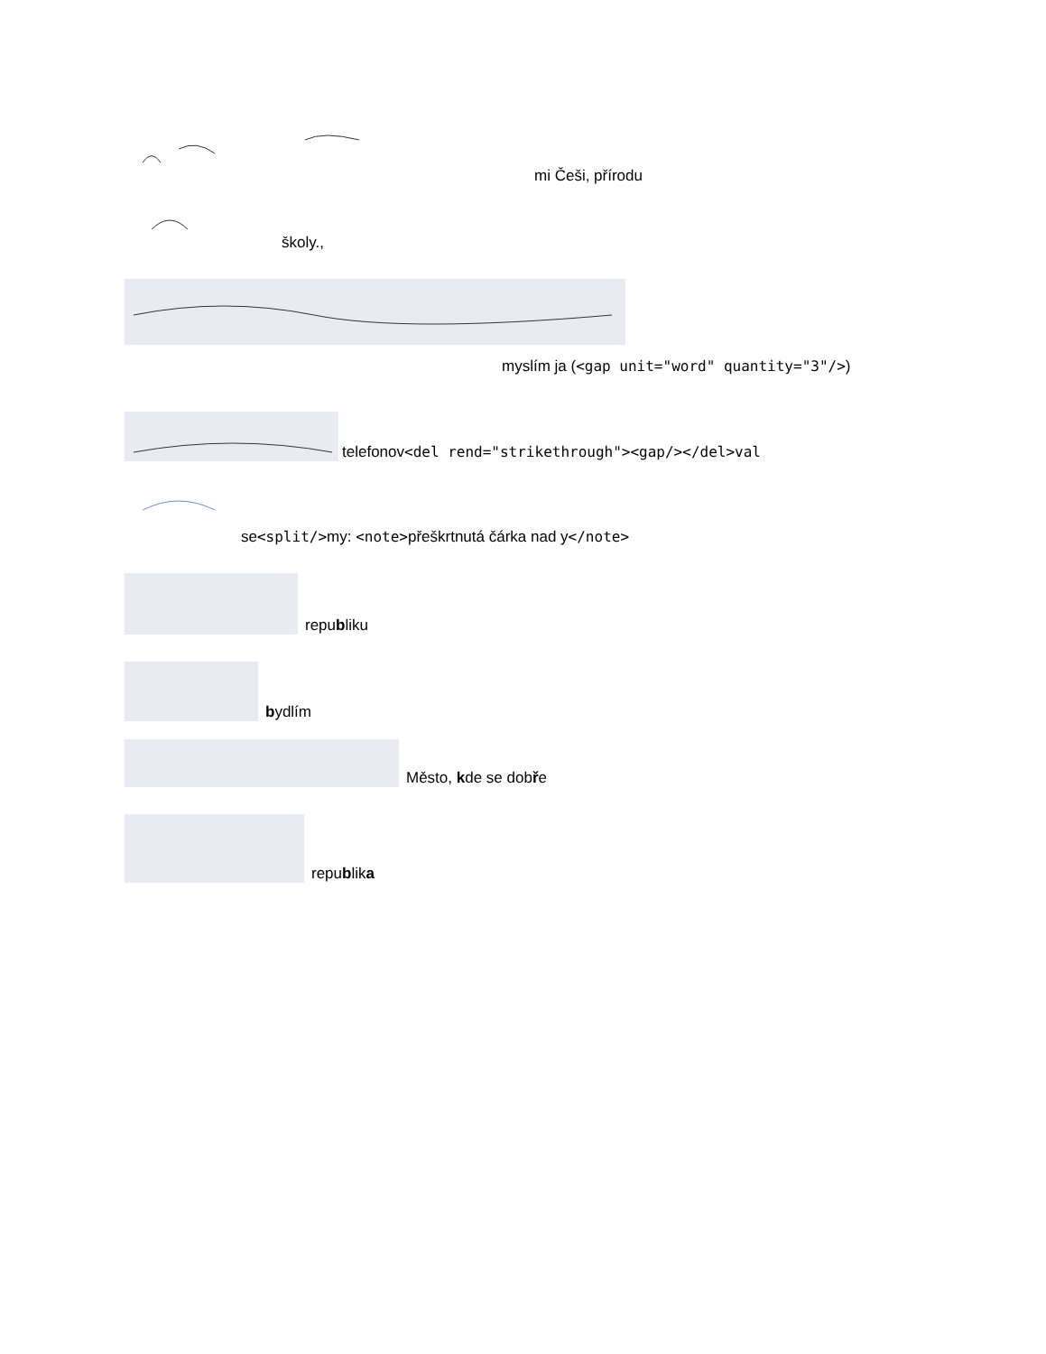mi Češi, přírodu
školy.,
myslím ja (<gap unit="word" quantity="3"/>)
telefonov<del rend="strikethrough"><gap/></del>val
se<split/>my: <note>přeškrtnutá čárka nad y</note>
republiku
bydlím
Město, kde se dobře
republika